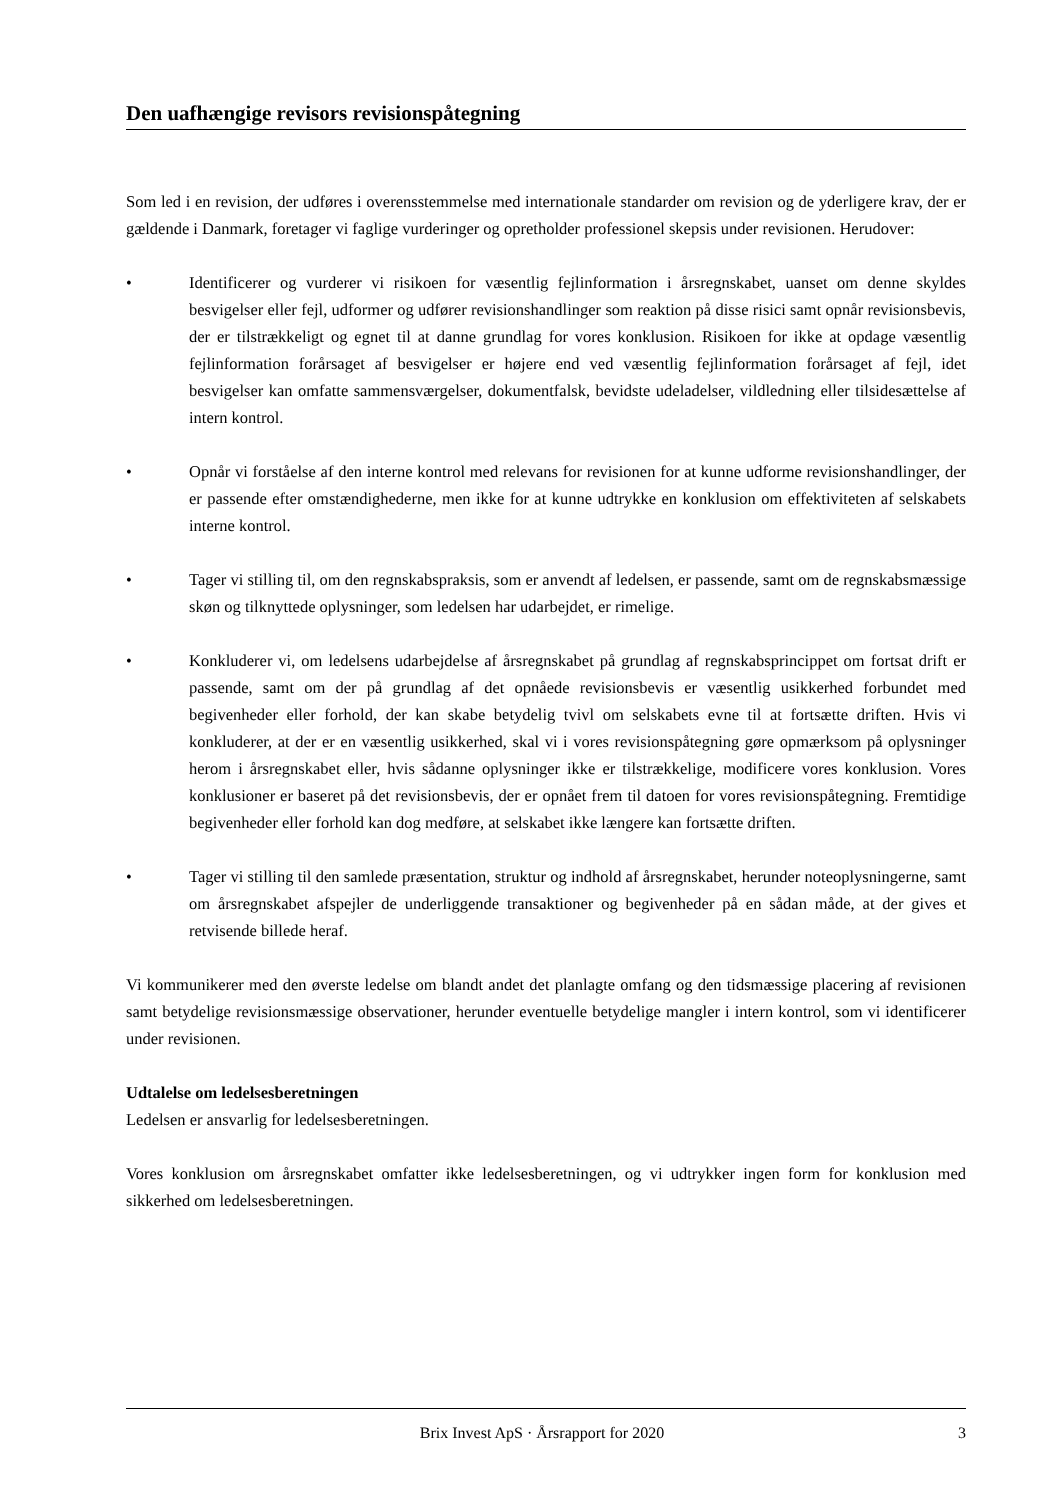Den uafhængige revisors revisionspåtegning
Som led i en revision, der udføres i overensstemmelse med internationale standarder om revision og de yderligere krav, der er gældende i Danmark, foretager vi faglige vurderinger og opretholder professionel skepsis under revisionen. Herudover:
• Identificerer og vurderer vi risikoen for væsentlig fejlinformation i årsregnskabet, uanset om denne skyldes besvigelser eller fejl, udformer og udfører revisionshandlinger som reaktion på disse risici samt opnår revisionsbevis, der er tilstrækkeligt og egnet til at danne grundlag for vores konklusion. Risikoen for ikke at opdage væsentlig fejlinformation forårsaget af besvigelser er højere end ved væsentlig fejlinformation forårsaget af fejl, idet besvigelser kan omfatte sammensværgelser, dokumentfalsk, bevidste udeladelser, vildledning eller tilsidesættelse af intern kontrol.
• Opnår vi forståelse af den interne kontrol med relevans for revisionen for at kunne udforme revisionshandlinger, der er passende efter omstændighederne, men ikke for at kunne udtrykke en konklusion om effektiviteten af selskabets interne kontrol.
• Tager vi stilling til, om den regnskabspraksis, som er anvendt af ledelsen, er passende, samt om de regnskabsmæssige skøn og tilknyttede oplysninger, som ledelsen har udarbejdet, er rimelige.
• Konkluderer vi, om ledelsens udarbejdelse af årsregnskabet på grundlag af regnskabsprincippet om fortsat drift er passende, samt om der på grundlag af det opnåede revisionsbevis er væsentlig usikkerhed forbundet med begivenheder eller forhold, der kan skabe betydelig tvivl om selskabets evne til at fortsætte driften. Hvis vi konkluderer, at der er en væsentlig usikkerhed, skal vi i vores revisionspåtegning gøre opmærksom på oplysninger herom i årsregnskabet eller, hvis sådanne oplysninger ikke er tilstrækkelige, modificere vores konklusion. Vores konklusioner er baseret på det revisionsbevis, der er opnået frem til datoen for vores revisionspåtegning. Fremtidige begivenheder eller forhold kan dog medføre, at selskabet ikke længere kan fortsætte driften.
• Tager vi stilling til den samlede præsentation, struktur og indhold af årsregnskabet, herunder noteoplysningerne, samt om årsregnskabet afspejler de underliggende transaktioner og begivenheder på en sådan måde, at der gives et retvisende billede heraf.
Vi kommunikerer med den øverste ledelse om blandt andet det planlagte omfang og den tidsmæssige placering af revisionen samt betydelige revisionsmæssige observationer, herunder eventuelle betydelige mangler i intern kontrol, som vi identificerer under revisionen.
Udtalelse om ledelsesberetningen
Ledelsen er ansvarlig for ledelsesberetningen.
Vores konklusion om årsregnskabet omfatter ikke ledelsesberetningen, og vi udtrykker ingen form for konklusion med sikkerhed om ledelsesberetningen.
Brix Invest ApS · Årsrapport for 2020 3